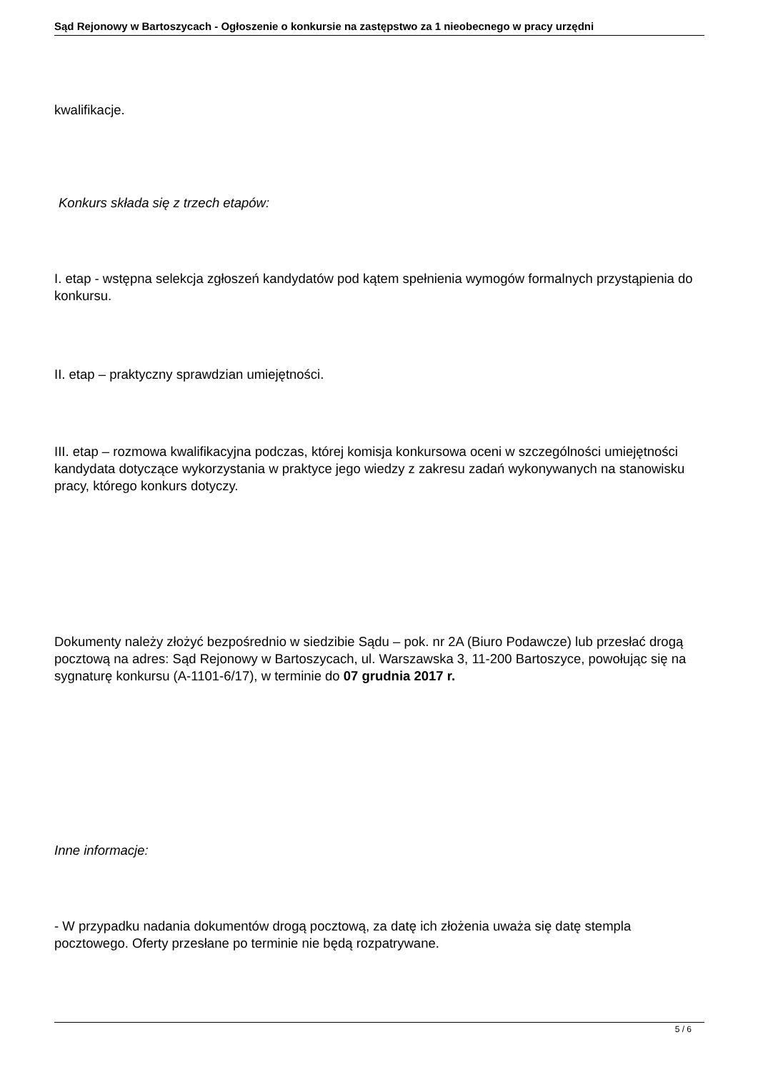Sąd Rejonowy w Bartoszycach - Ogłoszenie o konkursie na zastępstwo za 1 nieobecnego w pracy urzędni
kwalifikacje.
Konkurs składa się z trzech etapów:
I. etap - wstępna selekcja zgłoszeń kandydatów pod kątem spełnienia wymogów formalnych przystąpienia do konkursu.
II. etap – praktyczny sprawdzian umiejętności.
III. etap – rozmowa kwalifikacyjna podczas, której komisja konkursowa oceni w szczególności umiejętności kandydata dotyczące wykorzystania w praktyce jego wiedzy z zakresu zadań wykonywanych na stanowisku pracy, którego konkurs dotyczy.
Dokumenty należy złożyć bezpośrednio w siedzibie Sądu – pok. nr 2A (Biuro Podawcze) lub przesłać drogą pocztową na adres: Sąd Rejonowy w Bartoszycach, ul. Warszawska 3, 11-200 Bartoszyce, powołując się na sygnaturę konkursu (A-1101-6/17), w terminie do 07 grudnia 2017 r.
Inne informacje:
- W przypadku nadania dokumentów drogą pocztową, za datę ich złożenia uważa się datę stempla pocztowego. Oferty przesłane po terminie nie będą rozpatrywane.
5 / 6